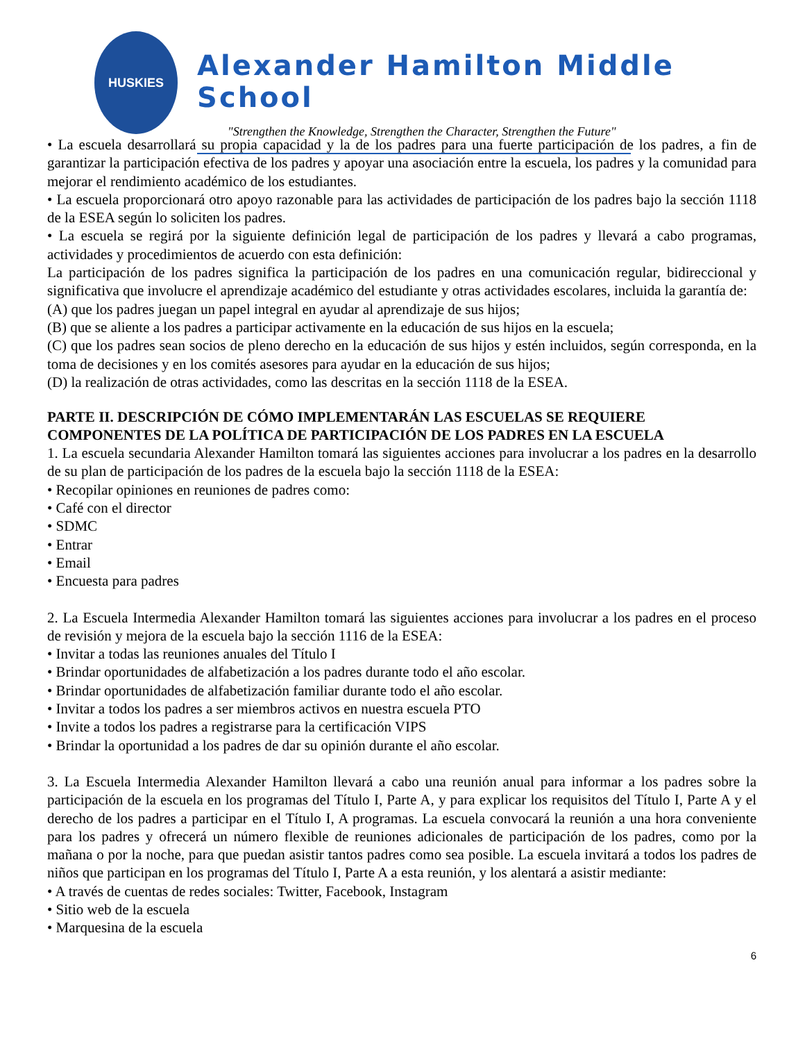HUSKIES
Alexander Hamilton Middle School
"Strengthen the Knowledge, Strengthen the Character, Strengthen the Future"
• La escuela desarrollará su propia capacidad y la de los padres para una fuerte participación de los padres, a fin de garantizar la participación efectiva de los padres y apoyar una asociación entre la escuela, los padres y la comunidad para mejorar el rendimiento académico de los estudiantes.
• La escuela proporcionará otro apoyo razonable para las actividades de participación de los padres bajo la sección 1118 de la ESEA según lo soliciten los padres.
• La escuela se regirá por la siguiente definición legal de participación de los padres y llevará a cabo programas, actividades y procedimientos de acuerdo con esta definición:
La participación de los padres significa la participación de los padres en una comunicación regular, bidireccional y significativa que involucre el aprendizaje académico del estudiante y otras actividades escolares, incluida la garantía de:
(A) que los padres juegan un papel integral en ayudar al aprendizaje de sus hijos;
(B) que se aliente a los padres a participar activamente en la educación de sus hijos en la escuela;
(C) que los padres sean socios de pleno derecho en la educación de sus hijos y estén incluidos, según corresponda, en la toma de decisiones y en los comités asesores para ayudar en la educación de sus hijos;
(D) la realización de otras actividades, como las descritas en la sección 1118 de la ESEA.
PARTE II. DESCRIPCIÓN DE CÓMO IMPLEMENTARÁN LAS ESCUELAS SE REQUIERE COMPONENTES DE LA POLÍTICA DE PARTICIPACIÓN DE LOS PADRES EN LA ESCUELA
1. La escuela secundaria Alexander Hamilton tomará las siguientes acciones para involucrar a los padres en la desarrollo de su plan de participación de los padres de la escuela bajo la sección 1118 de la ESEA:
• Recopilar opiniones en reuniones de padres como:
• Café con el director
• SDMC
• Entrar
• Email
• Encuesta para padres
2. La Escuela Intermedia Alexander Hamilton tomará las siguientes acciones para involucrar a los padres en el proceso de revisión y mejora de la escuela bajo la sección 1116 de la ESEA:
• Invitar a todas las reuniones anuales del Título I
• Brindar oportunidades de alfabetización a los padres durante todo el año escolar.
• Brindar oportunidades de alfabetización familiar durante todo el año escolar.
• Invitar a todos los padres a ser miembros activos en nuestra escuela PTO
• Invite a todos los padres a registrarse para la certificación VIPS
• Brindar la oportunidad a los padres de dar su opinión durante el año escolar.
3. La Escuela Intermedia Alexander Hamilton llevará a cabo una reunión anual para informar a los padres sobre la participación de la escuela en los programas del Título I, Parte A, y para explicar los requisitos del Título I, Parte A y el derecho de los padres a participar en el Título I, A programas. La escuela convocará la reunión a una hora conveniente para los padres y ofrecerá un número flexible de reuniones adicionales de participación de los padres, como por la mañana o por la noche, para que puedan asistir tantos padres como sea posible. La escuela invitará a todos los padres de niños que participan en los programas del Título I, Parte A a esta reunión, y los alentará a asistir mediante:
• A través de cuentas de redes sociales: Twitter, Facebook, Instagram
• Sitio web de la escuela
• Marquesina de la escuela
6